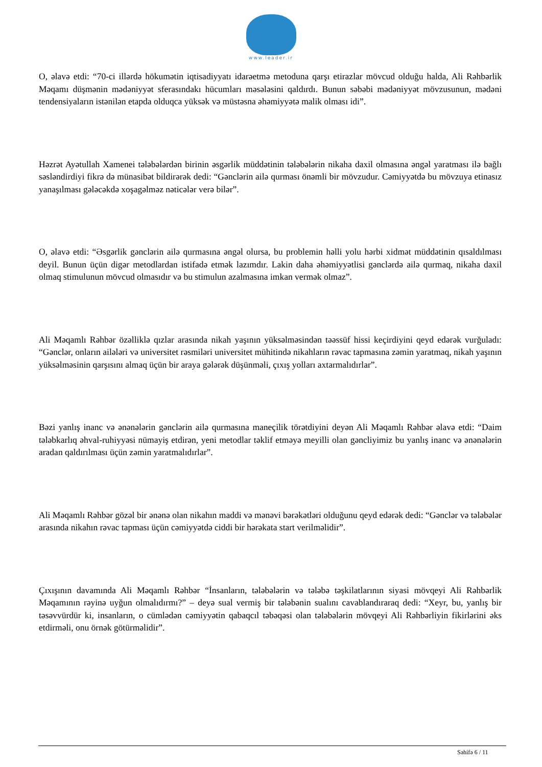www.leader.ir
O, əlavə etdi: “70-ci illərdə hökumətin iqtisadiyyatı idarəetmə metoduna qarşı etirazlar mövcud olduğu halda, Ali Rəhbərlik Məqamı düşmənin mədəniyyət sferasındakı hücumları məsələsini qaldırdı. Bunun səbəbi mədəniyyət mövzusunun, mədəni tendensiyaların istənilən etapda olduqca yüksək və müstəsna əhəmiyyətə malik olması idi”.
Həzrət Ayətullah Xamenei tələbələrdən birinin əsgərlik müddətinin tələbələrin nikaha daxil olmasına əngəl yaratması ilə bağlı səsləndirdiyi fikrə də münasibət bildirərək dedi: “Gənclərin ailə qurması önəmli bir mövzudur. Cəmiyyətdə bu mövzuya etinasız yanaşılması gələcəkdə xoşagəlməz nəticələr verə bilər”.
O, əlavə etdi: “Əsgərlik gənclərin ailə qurmasına əngəl olursa, bu problemin həlli yolu hərbi xidmət müddətinin qısaldılması deyil. Bunun üçün digər metodlardan istifadə etmək lazımdır. Lakin daha əhəmiyyətlisi gənclərdə ailə qurmaq, nikaha daxil olmaq stimulunun mövcud olmasıdır və bu stimulun azalmasına imkan vermək olmaz”.
Ali Məqamlı Rəhbər özəlliklə qızlar arasında nikah yaşının yüksəlməsindən təəssüf hissi keçirdiyini qeyd edərək vurğuladı: “Gənclər, onların ailələri və universitet rəsmiləri universitet mühitində nikahların rəvac tapmasına zəmin yaratmaq, nikah yaşının yüksəlməsinin qarşısını almaq üçün bir araya gələrək düşünməli, çıxış yolları axtarmalıdırlar”.
Bəzi yanlış inanc və ənənələrin gənclərin ailə qurmasına maneçilik törətdiyini deyən Ali Məqamlı Rəhbər əlavə etdi: “Daim tələbkarlıq əhval-ruhiyyəsi nümayiş etdirən, yeni metodlar təklif etməyə meyilli olan gəncliyimiz bu yanlış inanc və ənənələrin aradan qaldırılması üçün zəmin yaratmalıdırlar”.
Ali Məqamlı Rəhbər gözəl bir ənənə olan nikahın maddi və mənəvi bərəkətləri olduğunu qeyd edərək dedi: “Gənclər və tələbələr arasında nikahın rəvac tapması üçün cəmiyyətdə ciddi bir hərəkata start verilməlidir”.
Çıxışının davamında Ali Məqamlı Rəhbər “İnsanların, tələbələrin və tələbə təşkilatlarının siyasi mövqeyi Ali Rəhbərlik Məqamının rəyinə uyğun olmalıdırmı?” – deyə sual vermiş bir tələbənin sualını cavablandıraraq dedi: “Xeyr, bu, yanlış bir təsəvvürdür ki, insanların, o cümlədən cəmiyyətin qabaqcıl təbəqəsi olan tələbələrin mövqeyi Ali Rəhbərliyin fikirlərini əks etdirməli, onu örnək götürməlidir”.
Səhifə 6 / 11